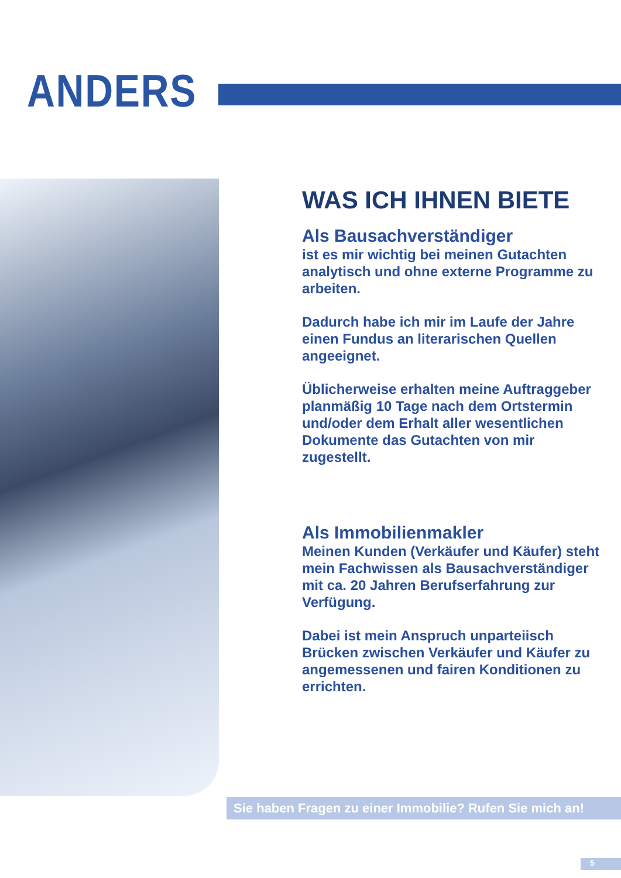ANDERS
WAS ICH IHNEN BIETE
Als Bausachverständiger
ist es mir wichtig bei meinen Gutachten analytisch und ohne externe Programme zu arbeiten.
Dadurch habe ich mir im Laufe der Jahre einen Fundus an literarischen Quellen angeeignet.
Üblicherweise erhalten meine Auftraggeber planmäßig 10 Tage nach dem Ortstermin und/oder dem Erhalt aller wesentlichen Dokumente das Gutachten von mir zugestellt.
Als Immobilienmakler
Meinen Kunden (Verkäufer und Käufer) steht mein Fachwissen als Bausachverständiger mit ca. 20 Jahren Berufserfahrung zur Verfügung.
Dabei ist mein Anspruch unparteiisch Brücken zwischen Verkäufer und Käufer zu angemessenen und fairen Konditionen zu errichten.
Sie haben Fragen zu einer Immobilie? Rufen Sie mich an!
5